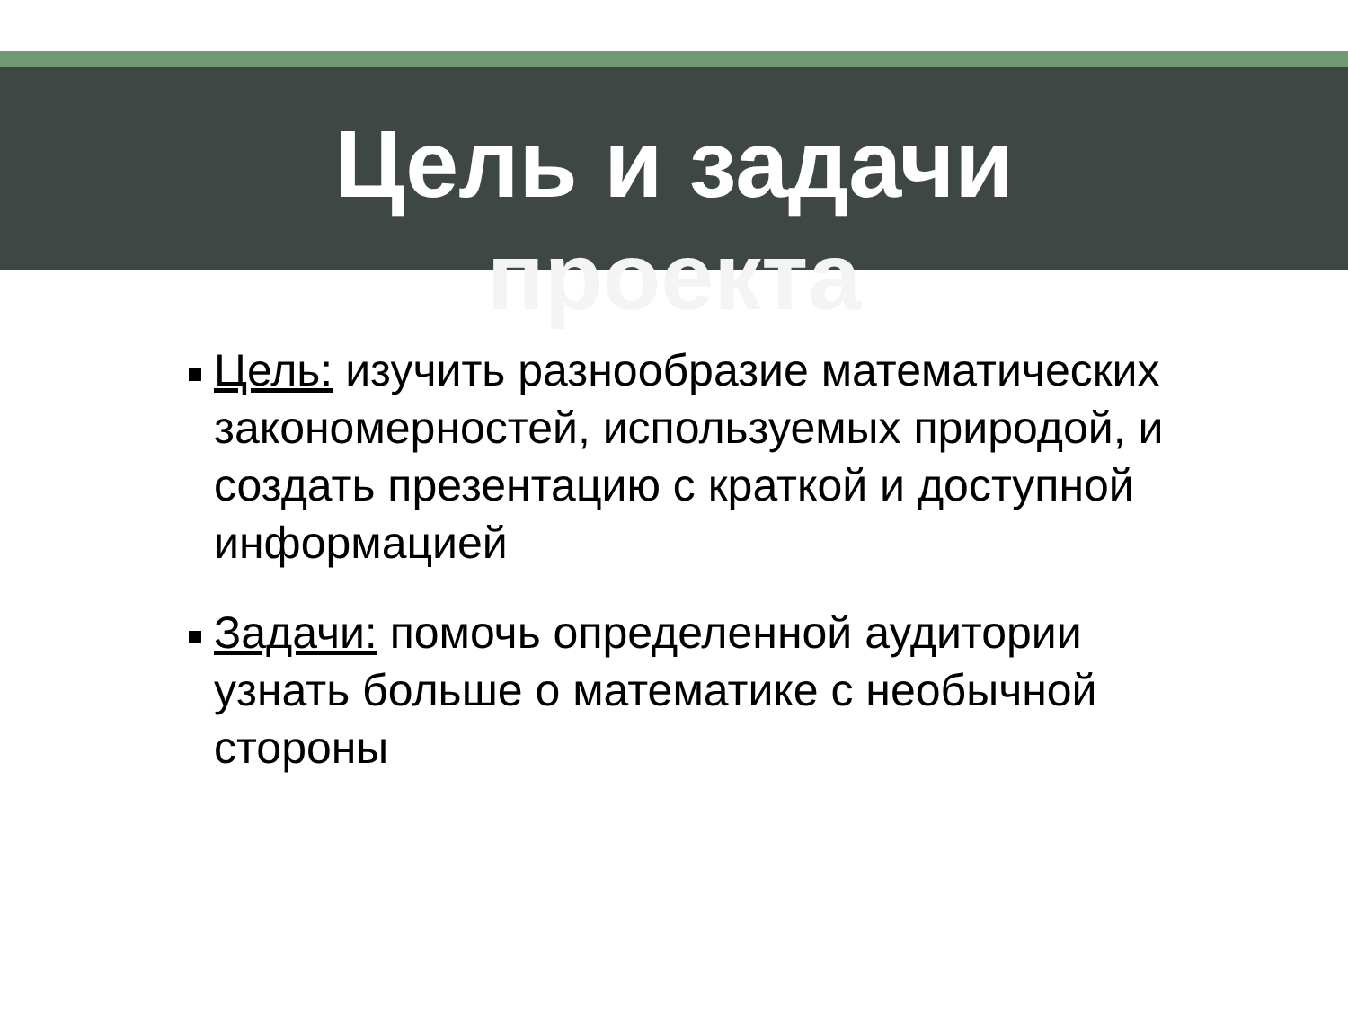Цель и задачи
проекта
Цель: изучить разнообразие математических закономерностей, используемых природой, и создать презентацию с краткой и доступной информацией
Задачи: помочь определенной аудитории узнать больше о математике с необычной стороны